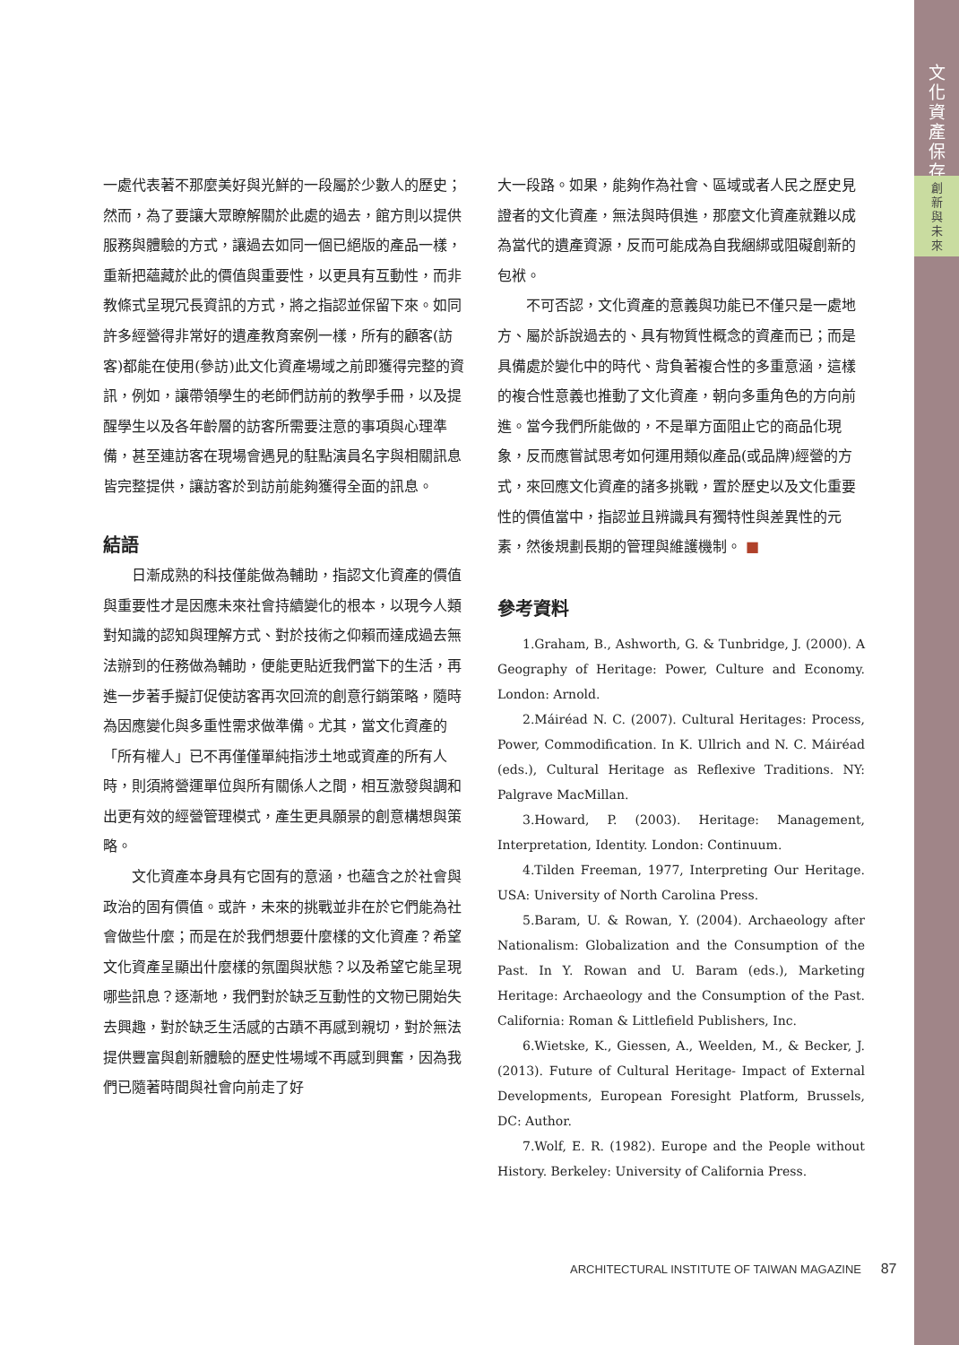文
化
資
產
保
存
創
新
與
未
來
一處代表著不那麼美好與光鮮的一段屬於少數人的歷史；然而，為了要讓大眾瞭解關於此處的過去，館方則以提供服務與體驗的方式，讓過去如同一個已絕版的產品一樣，重新把蘊藏於此的價值與重要性，以更具有互動性，而非教條式呈現冗長資訊的方式，將之指認並保留下來。如同許多經營得非常好的遺產教育案例一樣，所有的顧客(訪客)都能在使用(參訪)此文化資產場域之前即獲得完整的資訊，例如，讓帶領學生的老師們訪前的教學手冊，以及提醒學生以及各年齡層的訪客所需要注意的事項與心理準備，甚至連訪客在現場會遇見的駐點演員名字與相關訊息皆完整提供，讓訪客於到訪前能夠獲得全面的訊息。
結語
日漸成熟的科技僅能做為輔助，指認文化資產的價值與重要性才是因應未來社會持續變化的根本，以現今人類對知識的認知與理解方式、對於技術之仰賴而達成過去無法辦到的任務做為輔助，便能更貼近我們當下的生活，再進一步著手擬訂促使訪客再次回流的創意行銷策略，隨時為因應變化與多重性需求做準備。尤其，當文化資產的「所有權人」已不再僅僅單純指涉土地或資產的所有人時，則須將營運單位與所有關係人之間，相互激發與調和出更有效的經營管理模式，產生更具願景的創意構想與策略。
文化資產本身具有它固有的意涵，也蘊含之於社會與政治的固有價值。或許，未來的挑戰並非在於它們能為社會做些什麼；而是在於我們想要什麼樣的文化資產？希望文化資產呈顯出什麼樣的氛圍與狀態？以及希望它能呈現哪些訊息？逐漸地，我們對於缺乏互動性的文物已開始失去興趣，對於缺乏生活感的古蹟不再感到親切，對於無法提供豐富與創新體驗的歷史性場域不再感到興奮，因為我們已隨著時間與社會向前走了好
大一段路。如果，能夠作為社會、區域或者人民之歷史見證者的文化資產，無法與時俱進，那麼文化資產就難以成為當代的遺產資源，反而可能成為自我綑綁或阻礙創新的包袱。
不可否認，文化資產的意義與功能已不僅只是一處地方、屬於訴說過去的、具有物質性概念的資產而已；而是具備處於變化中的時代、背負著複合性的多重意涵，這樣的複合性意義也推動了文化資產，朝向多重角色的方向前進。當今我們所能做的，不是單方面阻止它的商品化現象，反而應嘗試思考如何運用類似產品(或品牌)經營的方式，來回應文化資產的諸多挑戰，置於歷史以及文化重要性的價值當中，指認並且辨識具有獨特性與差異性的元素，然後規劃長期的管理與維護機制。 ■
參考資料
1.Graham, B., Ashworth, G. & Tunbridge, J. (2000). A Geography of Heritage: Power, Culture and Economy. London: Arnold.
2.Máiréad N. C. (2007). Cultural Heritages: Process, Power, Commodification. In K. Ullrich and N. C. Máiréad (eds.), Cultural Heritage as Reflexive Traditions. NY: Palgrave MacMillan.
3.Howard, P. (2003). Heritage: Management, Interpretation, Identity. London: Continuum.
4.Tilden Freeman, 1977, Interpreting Our Heritage. USA: University of North Carolina Press.
5.Baram, U. & Rowan, Y. (2004). Archaeology after Nationalism: Globalization and the Consumption of the Past. In Y. Rowan and U. Baram (eds.), Marketing Heritage: Archaeology and the Consumption of the Past. California: Roman & Littlefield Publishers, Inc.
6.Wietske, K., Giessen, A., Weelden, M., & Becker, J. (2013). Future of Cultural Heritage- Impact of External Developments, European Foresight Platform, Brussels, DC: Author.
7.Wolf, E. R. (1982). Europe and the People without History. Berkeley: University of California Press.
ARCHITECTURAL INSTITUTE OF TAIWAN MAGAZINE 87